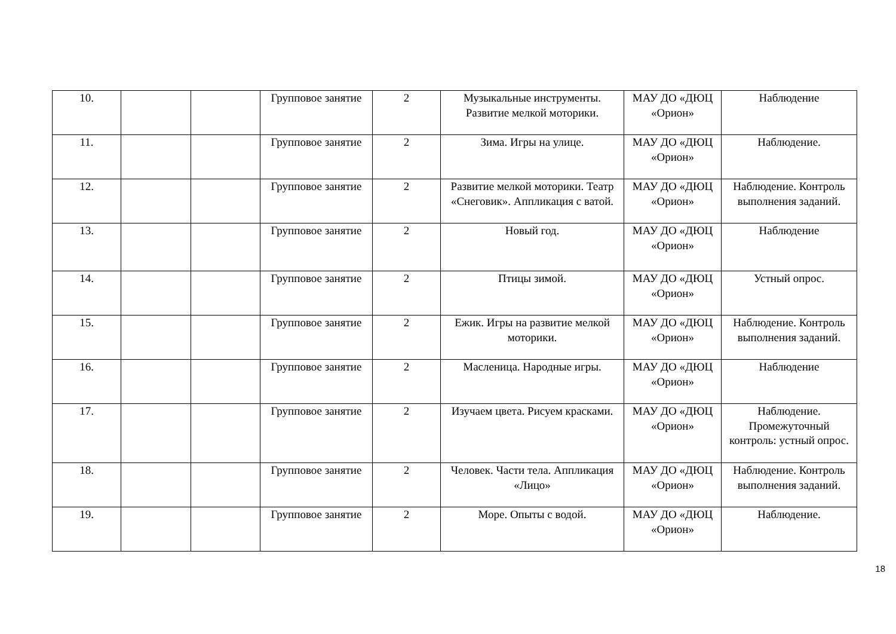| 10. | | | Групповое занятие | 2 | Музыкальные инструменты. Развитие мелкой моторики. | МАУ ДО «ДЮЦ «Орион» | Наблюдение |
| 11. | | | Групповое занятие | 2 | Зима. Игры на улице. | МАУ ДО «ДЮЦ «Орион» | Наблюдение. |
| 12. | | | Групповое занятие | 2 | Развитие мелкой моторики. Театр «Снеговик». Аппликация с ватой. | МАУ ДО «ДЮЦ «Орион» | Наблюдение. Контроль выполнения заданий. |
| 13. | | | Групповое занятие | 2 | Новый год. | МАУ ДО «ДЮЦ «Орион» | Наблюдение |
| 14. | | | Групповое занятие | 2 | Птицы зимой. | МАУ ДО «ДЮЦ «Орион» | Устный опрос. |
| 15. | | | Групповое занятие | 2 | Ежик. Игры на развитие мелкой моторики. | МАУ ДО «ДЮЦ «Орион» | Наблюдение. Контроль выполнения заданий. |
| 16. | | | Групповое занятие | 2 | Масленица. Народные игры. | МАУ ДО «ДЮЦ «Орион» | Наблюдение |
| 17. | | | Групповое занятие | 2 | Изучаем цвета. Рисуем красками. | МАУ ДО «ДЮЦ «Орион» | Наблюдение. Промежуточный контроль: устный опрос. |
| 18. | | | Групповое занятие | 2 | Человек. Части тела. Аппликация «Лицо» | МАУ ДО «ДЮЦ «Орион» | Наблюдение. Контроль выполнения заданий. |
| 19. | | | Групповое занятие | 2 | Море. Опыты с водой. | МАУ ДО «ДЮЦ «Орион» | Наблюдение. |
18